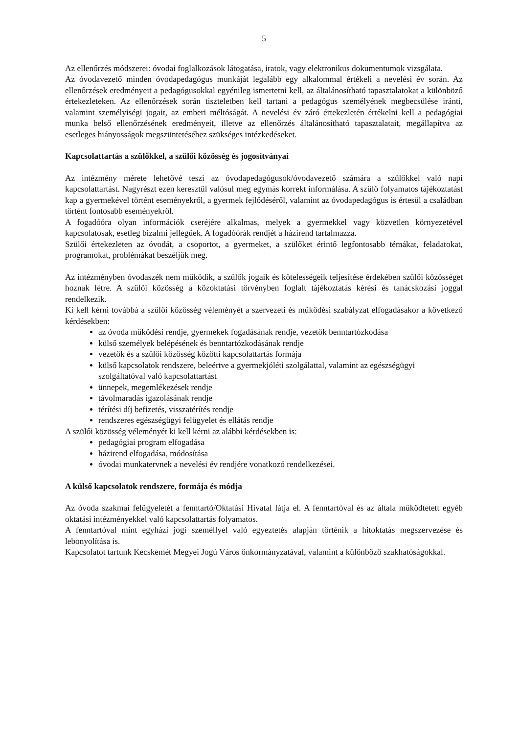5
Az ellenőrzés módszerei: óvodai foglalkozások látogatása, iratok, vagy elektronikus dokumentumok vizsgálata.
Az óvodavezető minden óvodapedagógus munkáját legalább egy alkalommal értékeli a nevelési év során. Az ellenőrzések eredményeit a pedagógusokkal egyénileg ismertetni kell, az általánosítható tapasztalatokat a különböző értekezleteken. Az ellenőrzések során tiszteletben kell tartani a pedagógus személyének megbecsülése iránti, valamint személyiségi jogait, az emberi méltóságát. A nevelési év záró értekezletén értékelni kell a pedagógiai munka belső ellenőrzésének eredményeit, illetve az ellenőrzés általánosítható tapasztalatait, megállapítva az esetleges hiányosságok megszüntetéséhez szükséges intézkedéseket.
Kapcsolattartás a szülőkkel, a szülői közösség és jogosítványai
Az intézmény mérete lehetővé teszi az óvodapedagógusok/óvodavezető számára a szülőkkel való napi kapcsolattartást. Nagyrészt ezen keresztül valósul meg egymás korrekt informálása. A szülő folyamatos tájékoztatást kap a gyermekével történt eseményekről, a gyermek fejlődéséről, valamint az óvodapedagógus is értesül a családban történt fontosabb eseményekről.
A fogadóóra olyan információk cseréjére alkalmas, melyek a gyermekkel vagy közvetlen környezetével kapcsolatosak, esetleg bizalmi jellegűek. A fogadóórák rendjét a házirend tartalmazza.
Szülői értekezleten az óvodát, a csoportot, a gyermeket, a szülőket érintő legfontosabb témákat, feladatokat, programokat, problémákat beszéljük meg.
Az intézményben óvodaszék nem működik, a szülők jogaik és kötelességeik teljesítése érdekében szülői közösséget hoznak létre. A szülői közösség a közoktatási törvényben foglalt tájékoztatás kérési és tanácskozási joggal rendelkezik.
Ki kell kérni továbbá a szülői közösség véleményét a szervezeti és működési szabályzat elfogadásakor a következő kérdésekben:
az óvoda működési rendje, gyermekek fogadásának rendje, vezetők benntartózkodása
külső személyek belépésének és benntartózkodásának rendje
vezetők és a szülői közösség közötti kapcsolattartás formája
külső kapcsolatok rendszere, beleértve a gyermekjóléti szolgálattal, valamint az egészségügyi szolgáltatóval való kapcsolattartást
ünnepek, megemlékezések rendje
távolmaradás igazolásának rendje
térítési díj befizetés, visszatérítés rendje
rendszeres egészségügyi felügyelet és ellátás rendje
A szülői közösség véleményét ki kell kérni az alábbi kérdésekben is:
pedagógiai program elfogadása
házirend elfogadása, módosítása
óvodai munkatervnek a nevelési év rendjére vonatkozó rendelkezései.
A külső kapcsolatok rendszere, formája és módja
Az óvoda szakmai felügyeletét a fenntartó/Oktatási Hivatal látja el. A fenntartóval és az általa működtetett egyéb oktatási intézményekkel való kapcsolattartás folyamatos.
A fenntartóval mint egyházi jogi személlyel való egyeztetés alapján történik a hitoktatás megszervezése és lebonyolítása is.
Kapcsolatot tartunk Kecskemét Megyei Jogú Város önkormányzatával, valamint a különböző szakhatóságokkal.